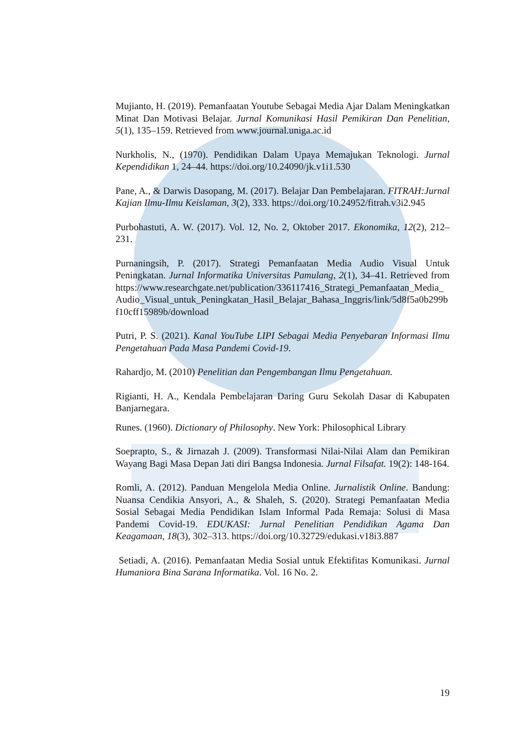Mujianto, H. (2019). Pemanfaatan Youtube Sebagai Media Ajar Dalam Meningkatkan Minat Dan Motivasi Belajar. Jurnal Komunikasi Hasil Pemikiran Dan Penelitian, 5(1), 135–159. Retrieved from www.journal.uniga.ac.id
Nurkholis, N., (1970). Pendidikan Dalam Upaya Memajukan Teknologi. Jurnal Kependidikan 1, 24–44. https://doi.org/10.24090/jk.v1i1.530
Pane, A., & Darwis Dasopang, M. (2017). Belajar Dan Pembelajaran. FITRAH:Jurnal Kajian Ilmu-Ilmu Keislaman, 3(2), 333. https://doi.org/10.24952/fitrah.v3i2.945
Purbohastuti, A. W. (2017). Vol. 12, No. 2, Oktober 2017. Ekonomika, 12(2), 212–231.
Purnaningsih, P. (2017). Strategi Pemanfaatan Media Audio Visual Untuk Peningkatan. Jurnal Informatika Universitas Pamulang, 2(1), 34–41. Retrieved from https://www.researchgate.net/publication/336117416_Strategi_Pemanfaatan_Media_Audio_Visual_untuk_Peningkatan_Hasil_Belajar_Bahasa_Inggris/link/5d8f5a0b299bf10cff15989b/download
Putri, P. S. (2021). Kanal YouTube LIPI Sebagai Media Penyebaran Informasi Ilmu Pengetahuan Pada Masa Pandemi Covid-19.
Rahardjo, M. (2010) Penelitian dan Pengembangan Ilmu Pengetahuan.
Rigianti, H. A., Kendala Pembelajaran Daring Guru Sekolah Dasar di Kabupaten Banjarnegara.
Runes. (1960). Dictionary of Philosophy. New York: Philosophical Library
Soeprapto, S., & Jirnazah J. (2009). Transformasi Nilai-Nilai Alam dan Pemikiran Wayang Bagi Masa Depan Jati diri Bangsa Indonesia. Jurnal Filsafat. 19(2): 148-164.
Romli, A. (2012). Panduan Mengelola Media Online. Jurnalistik Online. Bandung: Nuansa Cendikia Ansyori, A., & Shaleh, S. (2020). Strategi Pemanfaatan Media Sosial Sebagai Media Pendidikan Islam Informal Pada Remaja: Solusi di Masa Pandemi Covid-19. EDUKASI: Jurnal Penelitian Pendidikan Agama Dan Keagamaan, 18(3), 302–313. https://doi.org/10.32729/edukasi.v18i3.887
Setiadi, A. (2016). Pemanfaatan Media Sosial untuk Efektifitas Komunikasi. Jurnal Humaniora Bina Sarana Informatika. Vol. 16 No. 2.
19